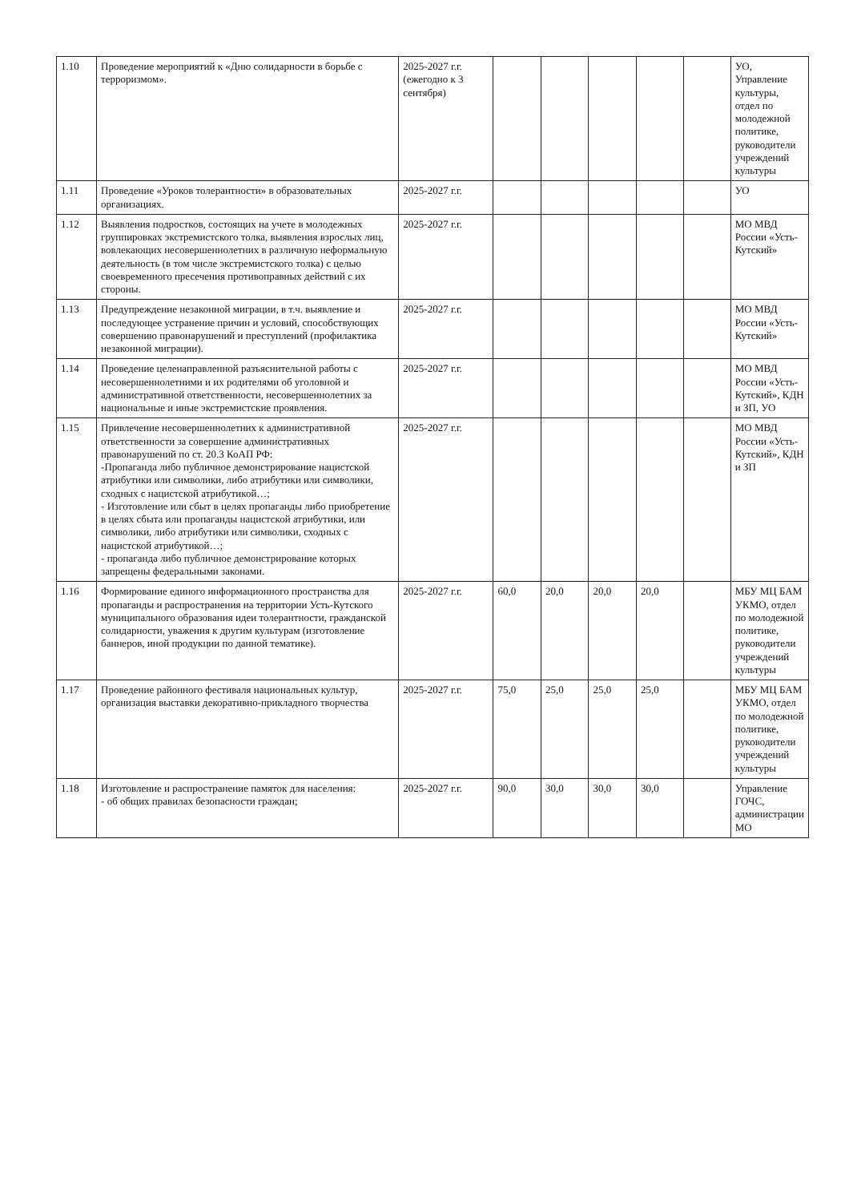| 1.10 | Проведение мероприятий к «Дню солидарности в борьбе с терроризмом». | 2025-2027 г.г. (ежегодно к 3 сентября) | | | | | | УО, Управление культуры, отдел по молодежной политике, руководители учреждений культуры |
| 1.11 | Проведение «Уроков толерантности» в образовательных организациях. | 2025-2027 г.г. | | | | | | УО |
| 1.12 | Выявления подростков, состоящих на учете в молодежных группировках экстремистского толка, выявления взрослых лиц, вовлекающих несовершеннолетних в различную неформальную деятельность (в том числе экстремистского толка) с целью своевременного пресечения противоправных действий с их стороны. | 2025-2027 г.г. | | | | | | МО МВД России «Усть-Кутский» |
| 1.13 | Предупреждение незаконной миграции, в т.ч. выявление и последующее устранение причин и условий, способствующих совершению правонарушений и преступлений (профилактика незаконной миграции). | 2025-2027 г.г. | | | | | | МО МВД России «Усть-Кутский» |
| 1.14 | Проведение целенаправленной разъяснительной работы с несовершеннолетними и их родителями об уголовной и административной ответственности, несовершеннолетних за национальные и иные экстремистские проявления. | 2025-2027 г.г. | | | | | | МО МВД России «Усть-Кутский», КДН и ЗП, УО |
| 1.15 | Привлечение несовершеннолетних к административной ответственности за совершение административных правонарушений по ст. 20.3 КоАП РФ: -Пропаганда либо публичное демонстрирование нацистской атрибутики или символики, либо атрибутики или символики, сходных с нацистской атрибутикой…; - Изготовление или сбыт в целях пропаганды либо приобретение в целях сбыта или пропаганды нацистской атрибутики, или символики, либо атрибутики или символики, сходных с нацистской атрибутикой…; - пропаганда либо публичное демонстрирование которых запрещены федеральными законами. | 2025-2027 г.г. | | | | | | МО МВД России «Усть-Кутский», КДН и ЗП |
| 1.16 | Формирование единого информационного пространства для пропаганды и распространения на территории Усть-Кутского муниципального образования идеи толерантности, гражданской солидарности, уважения к другим культурам (изготовление баннеров, иной продукции по данной тематике). | 2025-2027 г.г. | 60,0 | 20,0 | 20,0 | 20,0 | | МБУ МЦ БАМ УКМО, отдел по молодежной политике, руководители учреждений культуры |
| 1.17 | Проведение районного фестиваля национальных культур, организация выставки декоративно-прикладного творчества | 2025-2027 г.г. | 75,0 | 25,0 | 25,0 | 25,0 | | МБУ МЦ БАМ УКМО, отдел по молодежной политике, руководители учреждений культуры |
| 1.18 | Изготовление и распространение памяток для населения: - об общих правилах безопасности граждан; | 2025-2027 г.г. | 90,0 | 30,0 | 30,0 | 30,0 | | Управление ГОЧС, администрации МО |